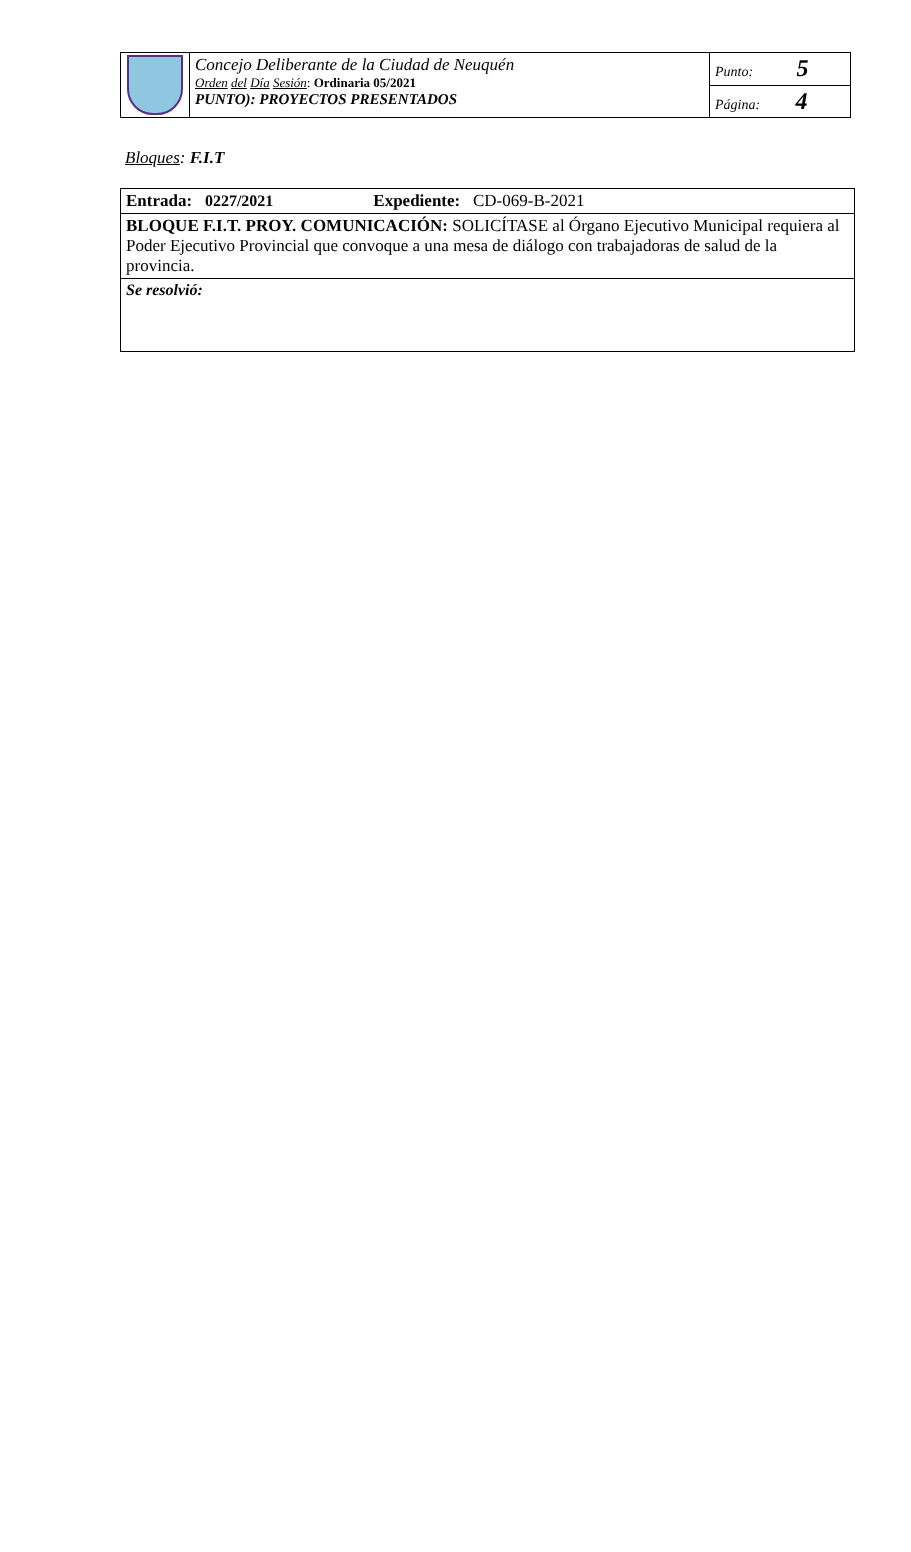| | Concejo Deliberante de la Ciudad de Neuquén Orden del Día Sesión : Ordinaria 05/2021 PUNTO): PROYECTOS PRESENTADOS | Punto: 5 |
| | | Página: 4 |
Bloques: F.I.T
| Entrada: 0227/2021 Expediente: CD-069-B-2021 |
| BLOQUE F.I.T. PROY. COMUNICACIÓN: SOLICÍTASE al Órgano Ejecutivo Municipal requiera al Poder Ejecutivo Provincial que convoque a una mesa de diálogo con trabajadoras de salud de la provincia. |
| Se resolvió: |